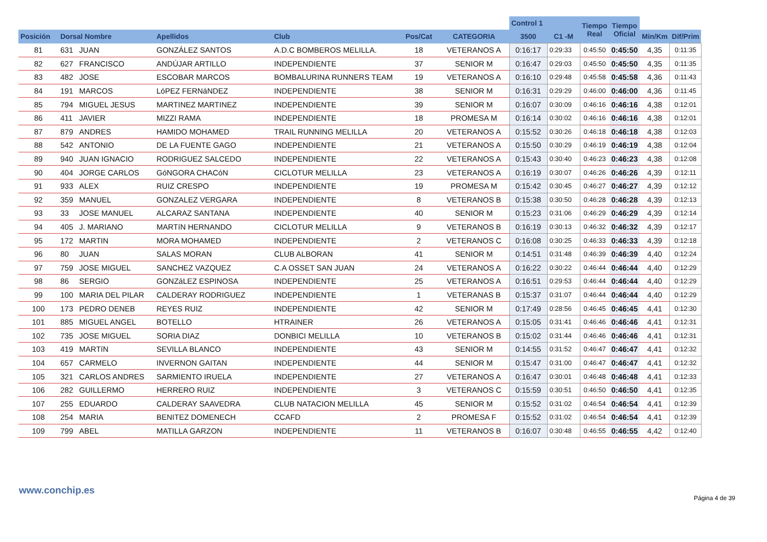| | | | | | | | Control 1 | | Tiempo Real | Tiempo Oficial | | |
| --- | --- | --- | --- | --- | --- | --- | --- | --- | --- | --- | --- | --- |
| Posición | Dorsal Nombre | | Apellidos | Club | Pos/Cat | CATEGORIA | 3500 | C1 -M | | | Min/Km | Dif/Prim |
| 81 | 631 | JUAN | GONZÁLEZ SANTOS | A.D.C BOMBEROS MELILLA. | 18 | VETERANOS A | 0:16:17 | 0:29:33 | 0:45:50 | 0:45:50 | 4,35 | 0:11:35 |
| 82 | 627 | FRANCISCO | ANDÚJAR ARTILLO | INDEPENDIENTE | 37 | SENIOR M | 0:16:47 | 0:29:03 | 0:45:50 | 0:45:50 | 4,35 | 0:11:35 |
| 83 | 482 | JOSE | ESCOBAR MARCOS | BOMBALURINA RUNNERS TEAM | 19 | VETERANOS A | 0:16:10 | 0:29:48 | 0:45:58 | 0:45:58 | 4,36 | 0:11:43 |
| 84 | 191 | MARCOS | LóPEZ FERNáNDEZ | INDEPENDIENTE | 38 | SENIOR M | 0:16:31 | 0:29:29 | 0:46:00 | 0:46:00 | 4,36 | 0:11:45 |
| 85 | 794 | MIGUEL JESUS | MARTINEZ MARTINEZ | INDEPENDIENTE | 39 | SENIOR M | 0:16:07 | 0:30:09 | 0:46:16 | 0:46:16 | 4,38 | 0:12:01 |
| 86 | 411 | JAVIER | MIZZI RAMA | INDEPENDIENTE | 18 | PROMESA M | 0:16:14 | 0:30:02 | 0:46:16 | 0:46:16 | 4,38 | 0:12:01 |
| 87 | 879 | ANDRES | HAMIDO MOHAMED | TRAIL RUNNING MELILLA | 20 | VETERANOS A | 0:15:52 | 0:30:26 | 0:46:18 | 0:46:18 | 4,38 | 0:12:03 |
| 88 | 542 | ANTONIO | DE LA FUENTE GAGO | INDEPENDIENTE | 21 | VETERANOS A | 0:15:50 | 0:30:29 | 0:46:19 | 0:46:19 | 4,38 | 0:12:04 |
| 89 | 940 | JUAN IGNACIO | RODRIGUEZ SALCEDO | INDEPENDIENTE | 22 | VETERANOS A | 0:15:43 | 0:30:40 | 0:46:23 | 0:46:23 | 4,38 | 0:12:08 |
| 90 | 404 | JORGE CARLOS | GóNGORA CHACóN | CICLOTUR MELILLA | 23 | VETERANOS A | 0:16:19 | 0:30:07 | 0:46:26 | 0:46:26 | 4,39 | 0:12:11 |
| 91 | 933 | ALEX | RUIZ CRESPO | INDEPENDIENTE | 19 | PROMESA M | 0:15:42 | 0:30:45 | 0:46:27 | 0:46:27 | 4,39 | 0:12:12 |
| 92 | 359 | MANUEL | GONZALEZ VERGARA | INDEPENDIENTE | 8 | VETERANOS B | 0:15:38 | 0:30:50 | 0:46:28 | 0:46:28 | 4,39 | 0:12:13 |
| 93 | 33 | JOSE MANUEL | ALCARAZ SANTANA | INDEPENDIENTE | 40 | SENIOR M | 0:15:23 | 0:31:06 | 0:46:29 | 0:46:29 | 4,39 | 0:12:14 |
| 94 | 405 | J. MARIANO | MARTíN HERNANDO | CICLOTUR MELILLA | 9 | VETERANOS B | 0:16:19 | 0:30:13 | 0:46:32 | 0:46:32 | 4,39 | 0:12:17 |
| 95 | 172 | MARTIN | MORA MOHAMED | INDEPENDIENTE | 2 | VETERANOS C | 0:16:08 | 0:30:25 | 0:46:33 | 0:46:33 | 4,39 | 0:12:18 |
| 96 | 80 | JUAN | SALAS MORAN | CLUB ALBORAN | 41 | SENIOR M | 0:14:51 | 0:31:48 | 0:46:39 | 0:46:39 | 4,40 | 0:12:24 |
| 97 | 759 | JOSE MIGUEL | SANCHEZ VAZQUEZ | C.A OSSET SAN JUAN | 24 | VETERANOS A | 0:16:22 | 0:30:22 | 0:46:44 | 0:46:44 | 4,40 | 0:12:29 |
| 98 | 86 | SERGIO | GONZáLEZ ESPINOSA | INDEPENDIENTE | 25 | VETERANOS A | 0:16:51 | 0:29:53 | 0:46:44 | 0:46:44 | 4,40 | 0:12:29 |
| 99 | 100 | MARIA DEL PILAR | CALDERAY RODRIGUEZ | INDEPENDIENTE | 1 | VETERANAS B | 0:15:37 | 0:31:07 | 0:46:44 | 0:46:44 | 4,40 | 0:12:29 |
| 100 | 173 | PEDRO DENEB | REYES RUIZ | INDEPENDIENTE | 42 | SENIOR M | 0:17:49 | 0:28:56 | 0:46:45 | 0:46:45 | 4,41 | 0:12:30 |
| 101 | 885 | MIGUEL ANGEL | BOTELLO | HTRAINER | 26 | VETERANOS A | 0:15:05 | 0:31:41 | 0:46:46 | 0:46:46 | 4,41 | 0:12:31 |
| 102 | 735 | JOSE MIGUEL | SORIA DIAZ | DONBICI MELILLA | 10 | VETERANOS B | 0:15:02 | 0:31:44 | 0:46:46 | 0:46:46 | 4,41 | 0:12:31 |
| 103 | 419 | MARTíN | SEVILLA BLANCO | INDEPENDIENTE | 43 | SENIOR M | 0:14:55 | 0:31:52 | 0:46:47 | 0:46:47 | 4,41 | 0:12:32 |
| 104 | 657 | CARMELO | INVERNON GAITAN | INDEPENDIENTE | 44 | SENIOR M | 0:15:47 | 0:31:00 | 0:46:47 | 0:46:47 | 4,41 | 0:12:32 |
| 105 | 321 | CARLOS ANDRES | SARMIENTO IRUELA | INDEPENDIENTE | 27 | VETERANOS A | 0:16:47 | 0:30:01 | 0:46:48 | 0:46:48 | 4,41 | 0:12:33 |
| 106 | 282 | GUILLERMO | HERRERO RUIZ | INDEPENDIENTE | 3 | VETERANOS C | 0:15:59 | 0:30:51 | 0:46:50 | 0:46:50 | 4,41 | 0:12:35 |
| 107 | 255 | EDUARDO | CALDERAY SAAVEDRA | CLUB NATACION MELILLA | 45 | SENIOR M | 0:15:52 | 0:31:02 | 0:46:54 | 0:46:54 | 4,41 | 0:12:39 |
| 108 | 254 | MARIA | BENITEZ DOMENECH | CCAFD | 2 | PROMESA F | 0:15:52 | 0:31:02 | 0:46:54 | 0:46:54 | 4,41 | 0:12:39 |
| 109 | 799 | ABEL | MATILLA GARZON | INDEPENDIENTE | 11 | VETERANOS B | 0:16:07 | 0:30:48 | 0:46:55 | 0:46:55 | 4,42 | 0:12:40 |
www.conchip.es
Página 4 de 39